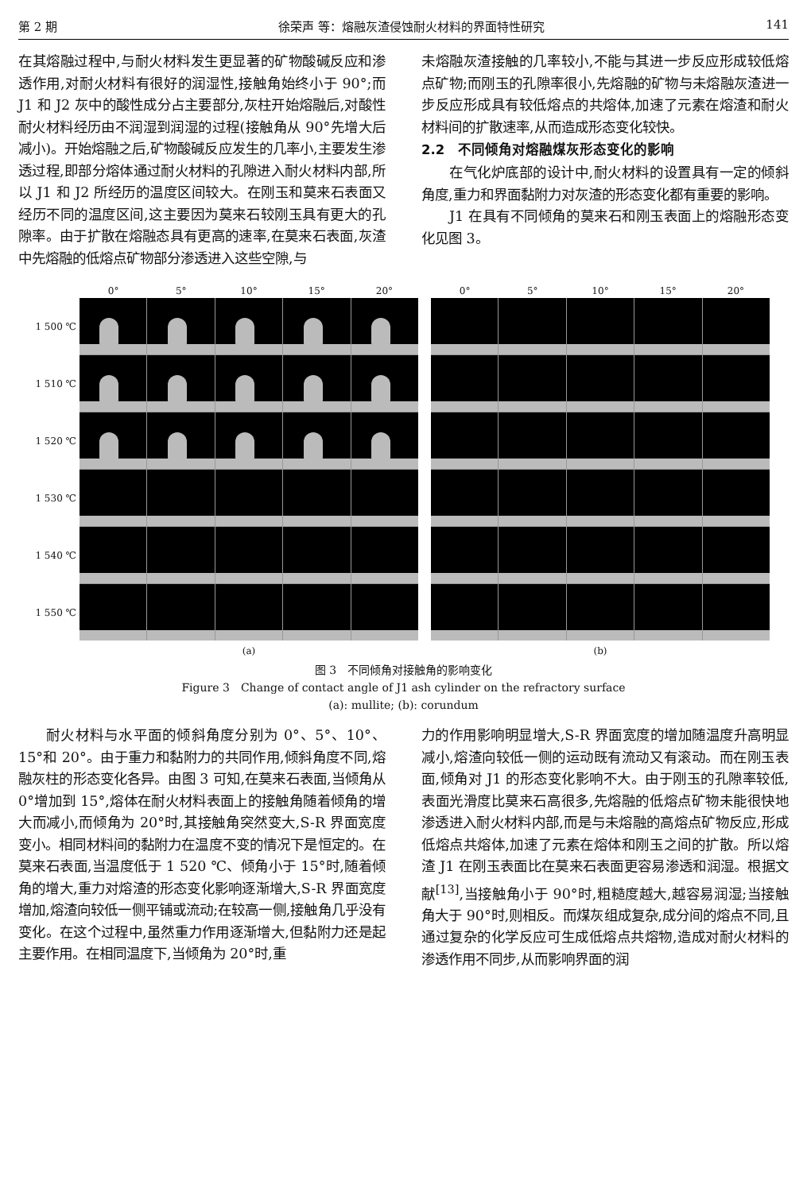第 2 期 徐荣声 等：熔融灰渣侵蚀耐火材料的界面特性研究 141
在其熔融过程中,与耐火材料发生更显著的矿物酸碱反应和渗透作用,对耐火材料有很好的润湿性,接触角始终小于 90°;而 J1 和 J2 灰中的酸性成分占主要部分,灰柱开始熔融后,对酸性耐火材料经历由不润湿到润湿的过程(接触角从 90°先增大后减小)。开始熔融之后,矿物酸碱反应发生的几率小,主要发生渗透过程,即部分熔体通过耐火材料的孔隙进入耐火材料内部,所以 J1 和 J2 所经历的温度区间较大。在刚玉和莫来石表面又经历不同的温度区间,这主要因为莫来石较刚玉具有更大的孔隙率。由于扩散在熔融态具有更高的速率,在莫来石表面,灰渣中先熔融的低熔点矿物部分渗透进入这些空隙,与
未熔融灰渣接触的几率较小,不能与其进一步反应形成较低熔点矿物;而刚玉的孔隙率很小,先熔融的矿物与未熔融灰渣进一步反应形成具有较低熔点的共熔体,加速了元素在熔渣和耐火材料间的扩散速率,从而造成形态变化较快。
2.2　不同倾角对熔融煤灰形态变化的影响
在气化炉底部的设计中,耐火材料的设置具有一定的倾斜角度,重力和界面黏附力对灰渣的形态变化都有重要的影响。
J1 在具有不同倾角的莫来石和刚玉表面上的熔融形态变化见图 3。
1 500 ℃
1 510 ℃
1 520 ℃
1 530 ℃
1 540 ℃
1 550 ℃
0° 5° 10° 15° 20°
(a)
0° 5° 10° 15° 20°
(b)
图 3　不同倾角对接触角的影响变化
Figure 3　Change of contact angle of J1 ash cylinder on the refractory surface
(a): mullite; (b): corundum
耐火材料与水平面的倾斜角度分别为 0°、5°、10°、15°和 20°。由于重力和黏附力的共同作用,倾斜角度不同,熔融灰柱的形态变化各异。由图 3 可知,在莫来石表面,当倾角从 0°增加到 15°,熔体在耐火材料表面上的接触角随着倾角的增大而减小,而倾角为 20°时,其接触角突然变大,S-R 界面宽度变小。相同材料间的黏附力在温度不变的情况下是恒定的。在莫来石表面,当温度低于 1 520 ℃、倾角小于 15°时,随着倾角的增大,重力对熔渣的形态变化影响逐渐增大,S-R 界面宽度增加,熔渣向较低一侧平铺或流动;在较高一侧,接触角几乎没有变化。在这个过程中,虽然重力作用逐渐增大,但黏附力还是起主要作用。在相同温度下,当倾角为 20°时,重
力的作用影响明显增大,S-R 界面宽度的增加随温度升高明显减小,熔渣向较低一侧的运动既有流动又有滚动。而在刚玉表面,倾角对 J1 的形态变化影响不大。由于刚玉的孔隙率较低,表面光滑度比莫来石高很多,先熔融的低熔点矿物未能很快地渗透进入耐火材料内部,而是与未熔融的高熔点矿物反应,形成低熔点共熔体,加速了元素在熔体和刚玉之间的扩散。所以熔渣 J1 在刚玉表面比在莫来石表面更容易渗透和润湿。根据文献<sup>[13]</sup>,当接触角小于 90°时,粗糙度越大,越容易润湿;当接触角大于 90°时,则相反。而煤灰组成复杂,成分间的熔点不同,且通过复杂的化学反应可生成低熔点共熔物,造成对耐火材料的渗透作用不同步,从而影响界面的润